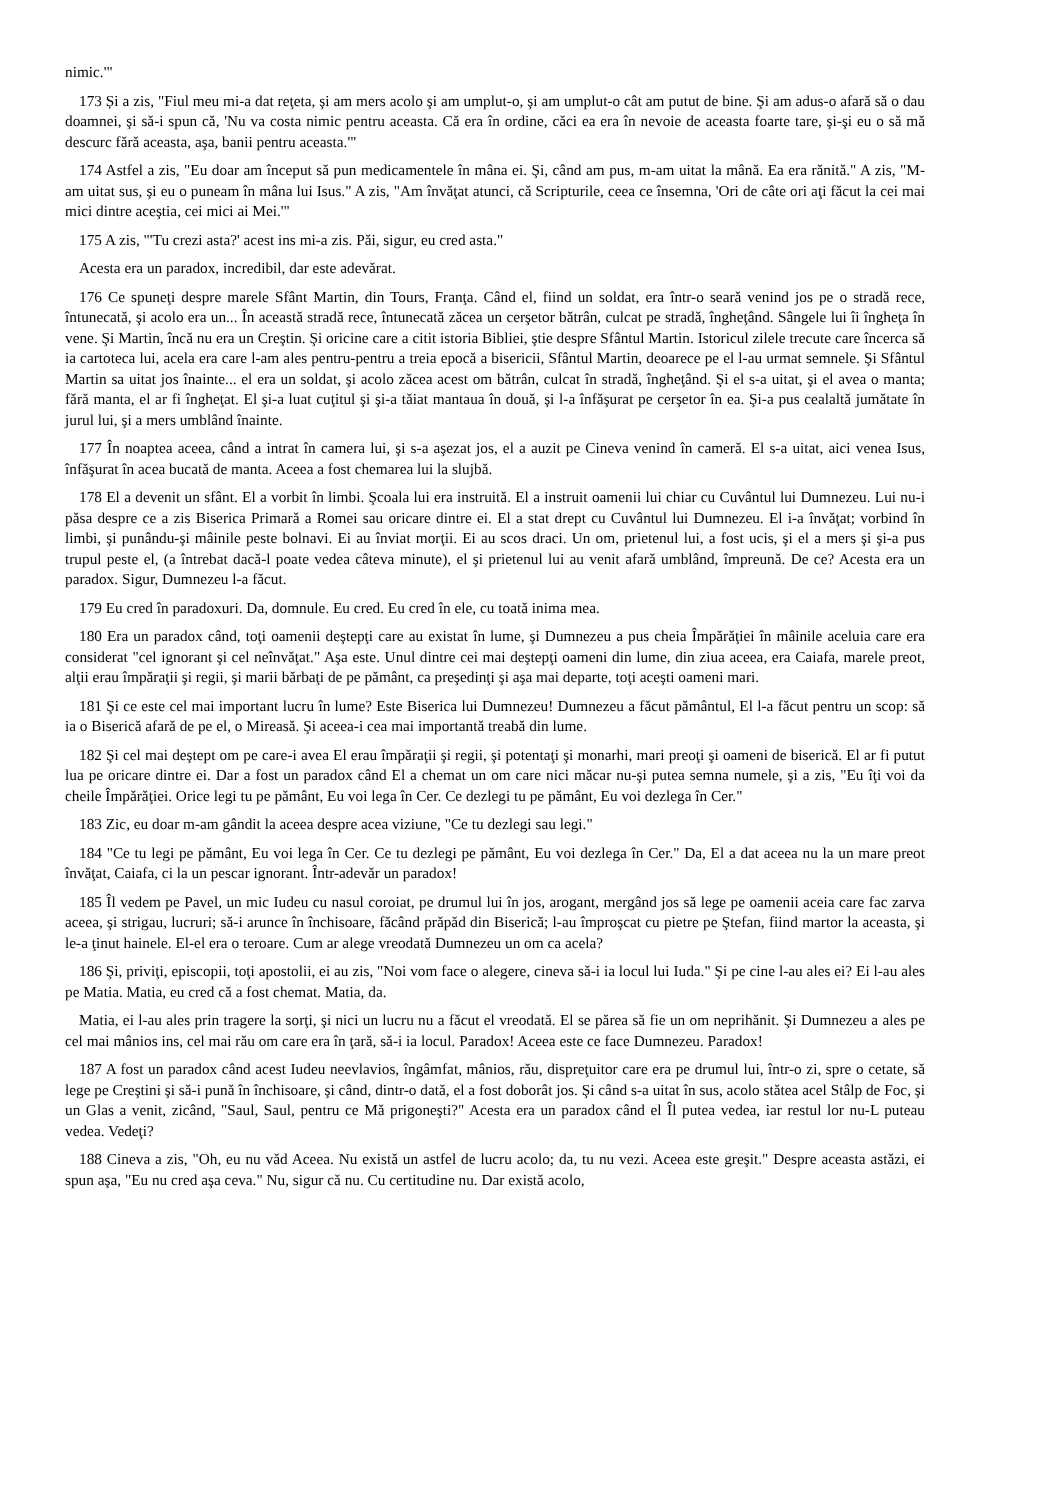nimic.'"
173 Și a zis, "Fiul meu mi-a dat reţeta, şi am mers acolo şi am umplut-o, şi am umplut-o cât am putut de bine. Şi am adus-o afară să o dau doamnei, şi să-i spun că, 'Nu va costa nimic pentru aceasta. Că era în ordine, căci ea era în nevoie de aceasta foarte tare, şi-şi eu o să mă descurc fără aceasta, aşa, banii pentru aceasta.'"
174 Astfel a zis, "Eu doar am început să pun medicamentele în mâna ei. Şi, când am pus, m-am uitat la mână. Ea era rănită." A zis, "M-am uitat sus, şi eu o puneam în mâna lui Isus." A zis, "Am învăţat atunci, că Scripturile, ceea ce însemna, 'Ori de câte ori aţi făcut la cei mai mici dintre aceştia, cei mici ai Mei.'"
175 A zis, "'Tu crezi asta?' acest ins mi-a zis. Păi, sigur, eu cred asta."
Acesta era un paradox, incredibil, dar este adevărat.
176 Ce spuneţi despre marele Sfânt Martin, din Tours, Franţa. Când el, fiind un soldat, era într-o seară venind jos pe o stradă rece, întunecată, şi acolo era un... În această stradă rece, întunecată zăcea un cerşetor bătrân, culcat pe stradă, îngheţând. Sângele lui îi îngheţa în vene. Şi Martin, încă nu era un Creştin. Şi oricine care a citit istoria Bibliei, ştie despre Sfântul Martin. Istoricul zilele trecute care încerca să ia cartoteca lui, acela era care l-am ales pentru-pentru a treia epocă a bisericii, Sfântul Martin, deoarece pe el l-au urmat semnele. Şi Sfântul Martin sa uitat jos înainte... el era un soldat, şi acolo zăcea acest om bătrân, culcat în stradă, îngheţând. Şi el s-a uitat, şi el avea o manta; fără manta, el ar fi îngheţat. El şi-a luat cuţitul şi şi-a tăiat mantaua în două, şi l-a înfăşurat pe cerşetor în ea. Şi-a pus cealaltă jumătate în jurul lui, şi a mers umblând înainte.
177 În noaptea aceea, când a intrat în camera lui, şi s-a aşezat jos, el a auzit pe Cineva venind în cameră. El s-a uitat, aici venea Isus, înfăşurat în acea bucată de manta. Aceea a fost chemarea lui la slujbă.
178 El a devenit un sfânt. El a vorbit în limbi. Şcoala lui era instruită. El a instruit oamenii lui chiar cu Cuvântul lui Dumnezeu. Lui nu-i păsa despre ce a zis Biserica Primară a Romei sau oricare dintre ei. El a stat drept cu Cuvântul lui Dumnezeu. El i-a învăţat; vorbind în limbi, şi punându-şi mâinile peste bolnavi. Ei au înviat morţii. Ei au scos draci. Un om, prietenul lui, a fost ucis, şi el a mers şi şi-a pus trupul peste el, (a întrebat dacă-l poate vedea câteva minute), el şi prietenul lui au venit afară umblând, împreună. De ce? Acesta era un paradox. Sigur, Dumnezeu l-a făcut.
179 Eu cred în paradoxuri. Da, domnule. Eu cred. Eu cred în ele, cu toată inima mea.
180 Era un paradox când, toţi oamenii deştepţi care au existat în lume, şi Dumnezeu a pus cheia Împărăţiei în mâinile aceluia care era considerat "cel ignorant şi cel neînvăţat." Aşa este. Unul dintre cei mai deştepţi oameni din lume, din ziua aceea, era Caiafa, marele preot, alţii erau împăraţii şi regii, şi marii bărbaţi de pe pământ, ca preşedinţi şi aşa mai departe, toţi aceşti oameni mari.
181 Şi ce este cel mai important lucru în lume? Este Biserica lui Dumnezeu! Dumnezeu a făcut pământul, El l-a făcut pentru un scop: să ia o Biserică afară de pe el, o Mireasă. Şi aceea-i cea mai importantă treabă din lume.
182 Şi cel mai deştept om pe care-i avea El erau împăraţii şi regii, şi potentaţi şi monarhi, mari preoţi şi oameni de biserică. El ar fi putut lua pe oricare dintre ei. Dar a fost un paradox când El a chemat un om care nici măcar nu-şi putea semna numele, şi a zis, "Eu îţi voi da cheile Împărăţiei. Orice legi tu pe pământ, Eu voi lega în Cer. Ce dezlegi tu pe pământ, Eu voi dezlega în Cer."
183 Zic, eu doar m-am gândit la aceea despre acea viziune, "Ce tu dezlegi sau legi."
184 "Ce tu legi pe pământ, Eu voi lega în Cer. Ce tu dezlegi pe pământ, Eu voi dezlega în Cer." Da, El a dat aceea nu la un mare preot învăţat, Caiafa, ci la un pescar ignorant. Într-adevăr un paradox!
185 Îl vedem pe Pavel, un mic Iudeu cu nasul coroiat, pe drumul lui în jos, arogant, mergând jos să lege pe oamenii aceia care fac zarva aceea, şi strigau, lucruri; să-i arunce în închisoare, făcând prăpăd din Biserică; l-au împroşcat cu pietre pe Ştefan, fiind martor la aceasta, şi le-a ţinut hainele. El-el era o teroare. Cum ar alege vreodată Dumnezeu un om ca acela?
186 Şi, priviţi, episcopii, toţi apostolii, ei au zis, "Noi vom face o alegere, cineva să-i ia locul lui Iuda." Şi pe cine l-au ales ei? Ei l-au ales pe Matia. Matia, eu cred că a fost chemat. Matia, da.
Matia, ei l-au ales prin tragere la sorţi, şi nici un lucru nu a făcut el vreodată. El se părea să fie un om neprihănit. Şi Dumnezeu a ales pe cel mai mânios ins, cel mai rău om care era în ţară, să-i ia locul. Paradox! Aceea este ce face Dumnezeu. Paradox!
187 A fost un paradox când acest Iudeu neevlavios, îngâmfat, mânios, rău, dispreţuitor care era pe drumul lui, într-o zi, spre o cetate, să lege pe Creştini şi să-i pună în închisoare, şi când, dintr-o dată, el a fost doborât jos. Şi când s-a uitat în sus, acolo stătea acel Stâlp de Foc, şi un Glas a venit, zicând, "Saul, Saul, pentru ce Mă prigoneşti?" Acesta era un paradox când el Îl putea vedea, iar restul lor nu-L puteau vedea. Vedeţi?
188 Cineva a zis, "Oh, eu nu văd Aceea. Nu există un astfel de lucru acolo; da, tu nu vezi. Aceea este greşit." Despre aceasta astăzi, ei spun aşa, "Eu nu cred aşa ceva." Nu, sigur că nu. Cu certitudine nu. Dar există acolo,